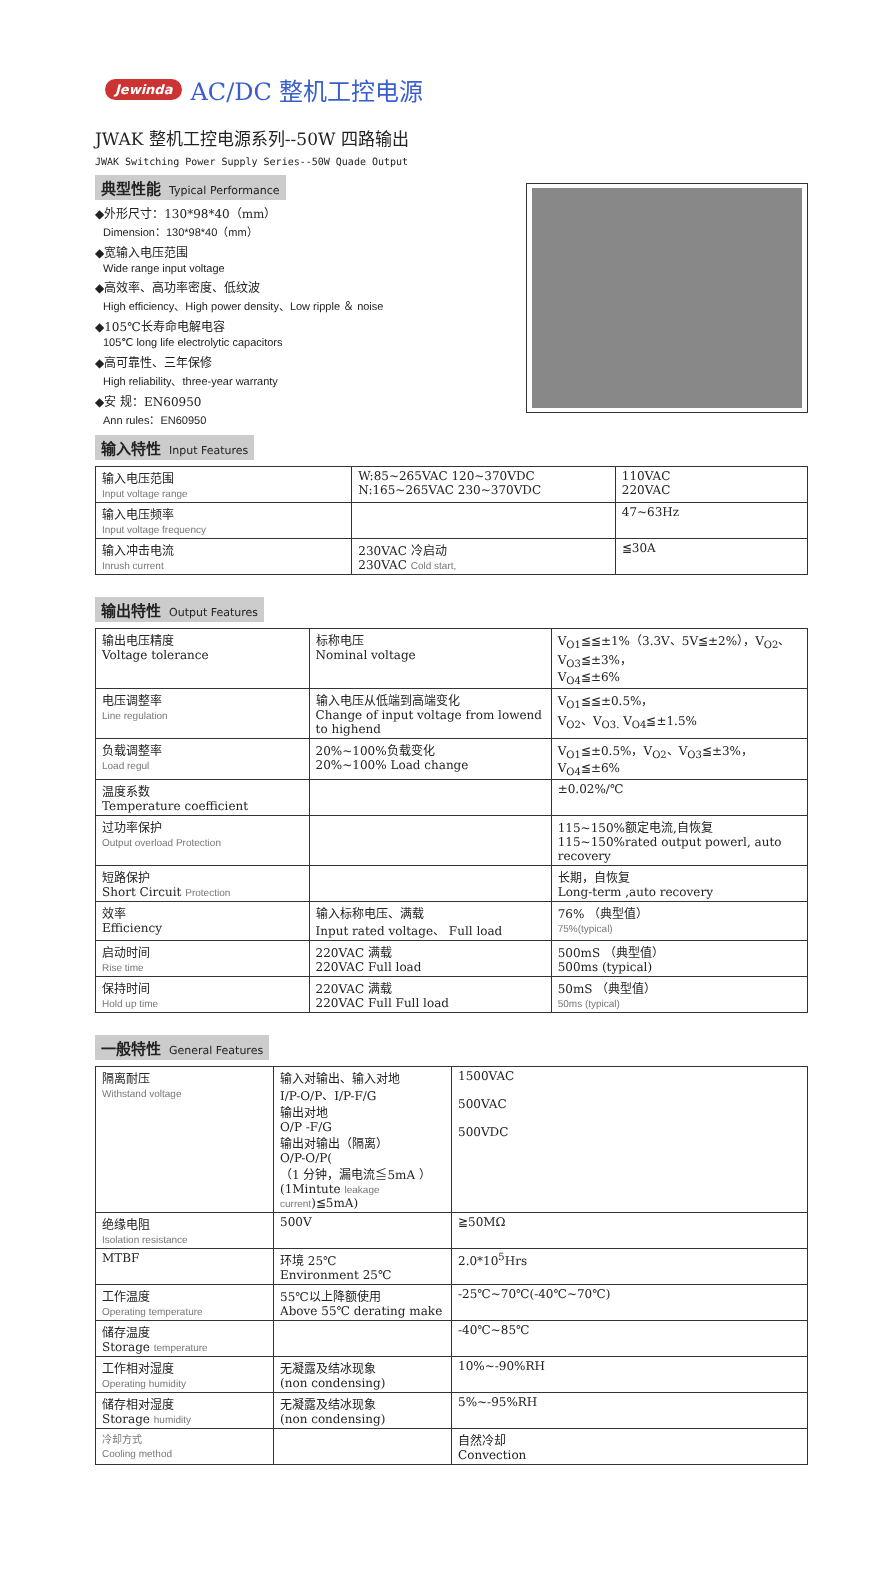Jewinda AC/DC 整机工控电源
JWAK 整机工控电源系列--50W 四路输出
JWAK Switching Power Supply Series--50W Quade Output
典型性能 Typical Performance
◆外形尺寸：130*98*40（mm）
Dimension：130*98*40（mm）
◆宽输入电压范围
Wide range input voltage
◆高效率、高功率密度、低纹波
High efficiency、High power density、Low ripple ＆ noise
◆105℃长寿命电解电容
105℃ long life electrolytic capacitors
◆高可靠性、三年保修
High reliability、three-year warranty
◆安 规：EN60950
Ann rules：EN60950
输入特性 Input Features
| 输入电压范围 Input voltage range | W:85~265VAC 120~370VDC N:165~265VAC 230~370VDC | 110VAC 220VAC |
| 输入电压频率 Input voltage frequency | | 47~63Hz |
| 输入冲击电流 Inrush current | 230VAC 冷启动 230VAC Cold start, | ≦30A |
输出特性 Output Features
| 输出电压精度 Voltage tolerance | 标称电压 Nominal voltage | V<sub>O1</sub>≦≦±1%（3.3V、5V≦±2%），V<sub>O2</sub>、V<sub>O3</sub>≦±3%， V<sub>O4</sub>≦±6% |
| 电压调整率 Line regulation | 输入电压从低端到高端变化 Change of input voltage from lowend to highend | V<sub>O1</sub>≦≦±0.5%， V<sub>O2</sub>、V<sub>O3.</sub> V<sub>O4</sub>≦±1.5% |
| 负载调整率 Load regul | 20%~100%负载变化 20%~100% Load change | V<sub>O1</sub>≦±0.5%，V<sub>O2</sub>、V<sub>O3</sub>≦±3%，V<sub>O4</sub>≦±6% |
| 温度系数 Temperature coefficient | | ±0.02%/℃ |
| 过功率保护 Output overload Protection | | 115~150%额定电流,自恢复 115~150%rated output powerl, auto recovery |
| 短路保护 Short Circuit Protection | | 长期，自恢复 Long-term ,auto recovery |
| 效率 Efficiency | 输入标称电压、满载 Input rated voltage、 Full load | 76% （典型值） 75%(typical) |
| 启动时间 Rise time | 220VAC 满载 220VAC Full load | 500mS （典型值） 500ms (typical) |
| 保持时间 Hold up time | 220VAC 满载 220VAC Full Full load | 50mS （典型值） 50ms (typical) |
一般特性 General Features
| 隔离耐压 Withstand voltage | 输入对输出、输入对地 I/P-O/P、I/P-F/G 输出对地 O/P -F/G 输出对输出（隔离） O/P-O/P( （1 分钟，漏电流≦5mA ） (1Mintute leakage current )≦5mA) | 1500VAC 500VAC 500VDC |
| 绝缘电阻 Isolation resistance | 500V | ≧50MΩ |
| MTBF | 环境 25℃ Environment 25℃ | 2.0*10<sup>5</sup>Hrs |
| 工作温度 Operating temperature | 55℃以上降额使用 Above 55℃ derating make | -25℃~70℃(-40℃~70℃) |
| 储存温度 Storage temperature | | -40℃~85℃ |
| 工作相对湿度 Operating humidity | 无凝露及结冰现象 (non condensing) | 10%~-90%RH |
| 储存相对湿度 Storage humidity | 无凝露及结冰现象 (non condensing) | 5%~-95%RH |
| 冷却方式 Cooling method | | 自然冷却 Convection |